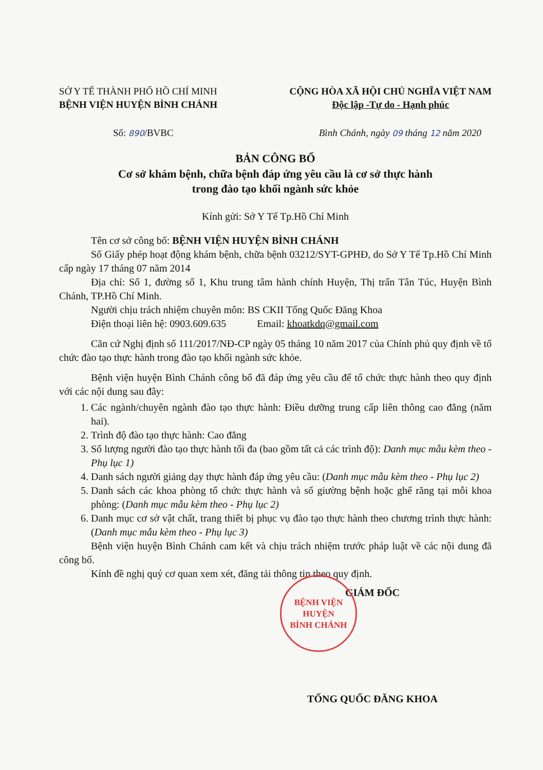SỞ Y TẾ THÀNH PHỐ HỒ CHÍ MINH
BỆNH VIỆN HUYỆN BÌNH CHÁNH
CỘNG HÒA XÃ HỘI CHỦ NGHĨA VIỆT NAM
Độc lập -Tự do - Hạnh phúc
Số: 890/BVBC Bình Chánh, ngày 09 tháng 12 năm 2020
BẢN CÔNG BỐ
Cơ sở khám bệnh, chữa bệnh đáp ứng yêu cầu là cơ sở thực hành
trong đào tạo khối ngành sức khỏe
Kính gửi: Sở Y Tế Tp.Hồ Chí Minh
Tên cơ sở công bố: BỆNH VIỆN HUYỆN BÌNH CHÁNH
Số Giấy phép hoạt động khám bệnh, chữa bệnh 03212/SYT-GPHĐ, do Sở Y Tế Tp.Hồ Chí Minh cấp ngày 17 tháng 07 năm 2014
Địa chỉ: Số 1, đường số 1, Khu trung tâm hành chính Huyện, Thị trấn Tân Túc, Huyện Bình Chánh, TP.Hồ Chí Minh.
Người chịu trách nhiệm chuyên môn: BS CKII Tống Quốc Đăng Khoa
Điện thoại liên hệ: 0903.609.635 Email: khoatkdq@gmail.com
Căn cứ Nghị định số 111/2017/NĐ-CP ngày 05 tháng 10 năm 2017 của Chính phủ quy định về tổ chức đào tạo thực hành trong đào tạo khối ngành sức khỏe.
Bệnh viện huyện Bình Chánh công bố đã đáp ứng yêu cầu để tổ chức thực hành theo quy định với các nội dung sau đây:
1. Các ngành/chuyên ngành đào tạo thực hành: Điều dưỡng trung cấp liên thông cao đẳng (năm hai).
2. Trình độ đào tạo thực hành: Cao đẳng
3. Số lượng người đào tạo thực hành tối đa (bao gồm tất cả các trình độ): Danh mục mẫu kèm theo - Phụ lục 1)
4. Danh sách người giảng dạy thực hành đáp ứng yêu cầu: (Danh mục mẫu kèm theo - Phụ lục 2)
5. Danh sách các khoa phòng tổ chức thực hành và số giường bệnh hoặc ghế răng tại mỗi khoa phòng: (Danh mục mẫu kèm theo - Phụ lục 2)
6. Danh mục cơ sở vật chất, trang thiết bị phục vụ đào tạo thực hành theo chương trình thực hành: (Danh mục mẫu kèm theo - Phụ lục 3)
Bệnh viện huyện Bình Chánh cam kết và chịu trách nhiệm trước pháp luật về các nội dung đã công bố.
Kính đề nghị quý cơ quan xem xét, đăng tải thông tin theo quy định.
GIÁM ĐỐC
TỐNG QUỐC ĐĂNG KHOA
BỆNH VIỆN
HUYỆN
BÌNH CHÁNH